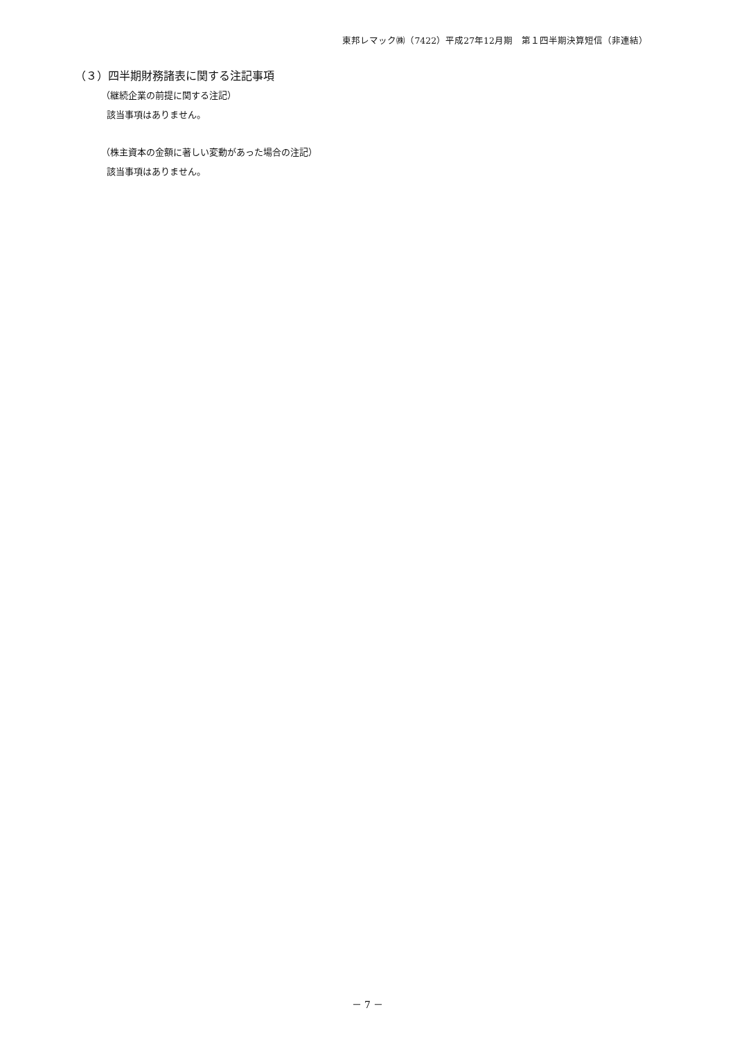東邦レマック㈱（7422）平成27年12月期　第１四半期決算短信（非連結）
（３）四半期財務諸表に関する注記事項
（継続企業の前提に関する注記）
該当事項はありません。
（株主資本の金額に著しい変動があった場合の注記）
該当事項はありません。
－ 7 －